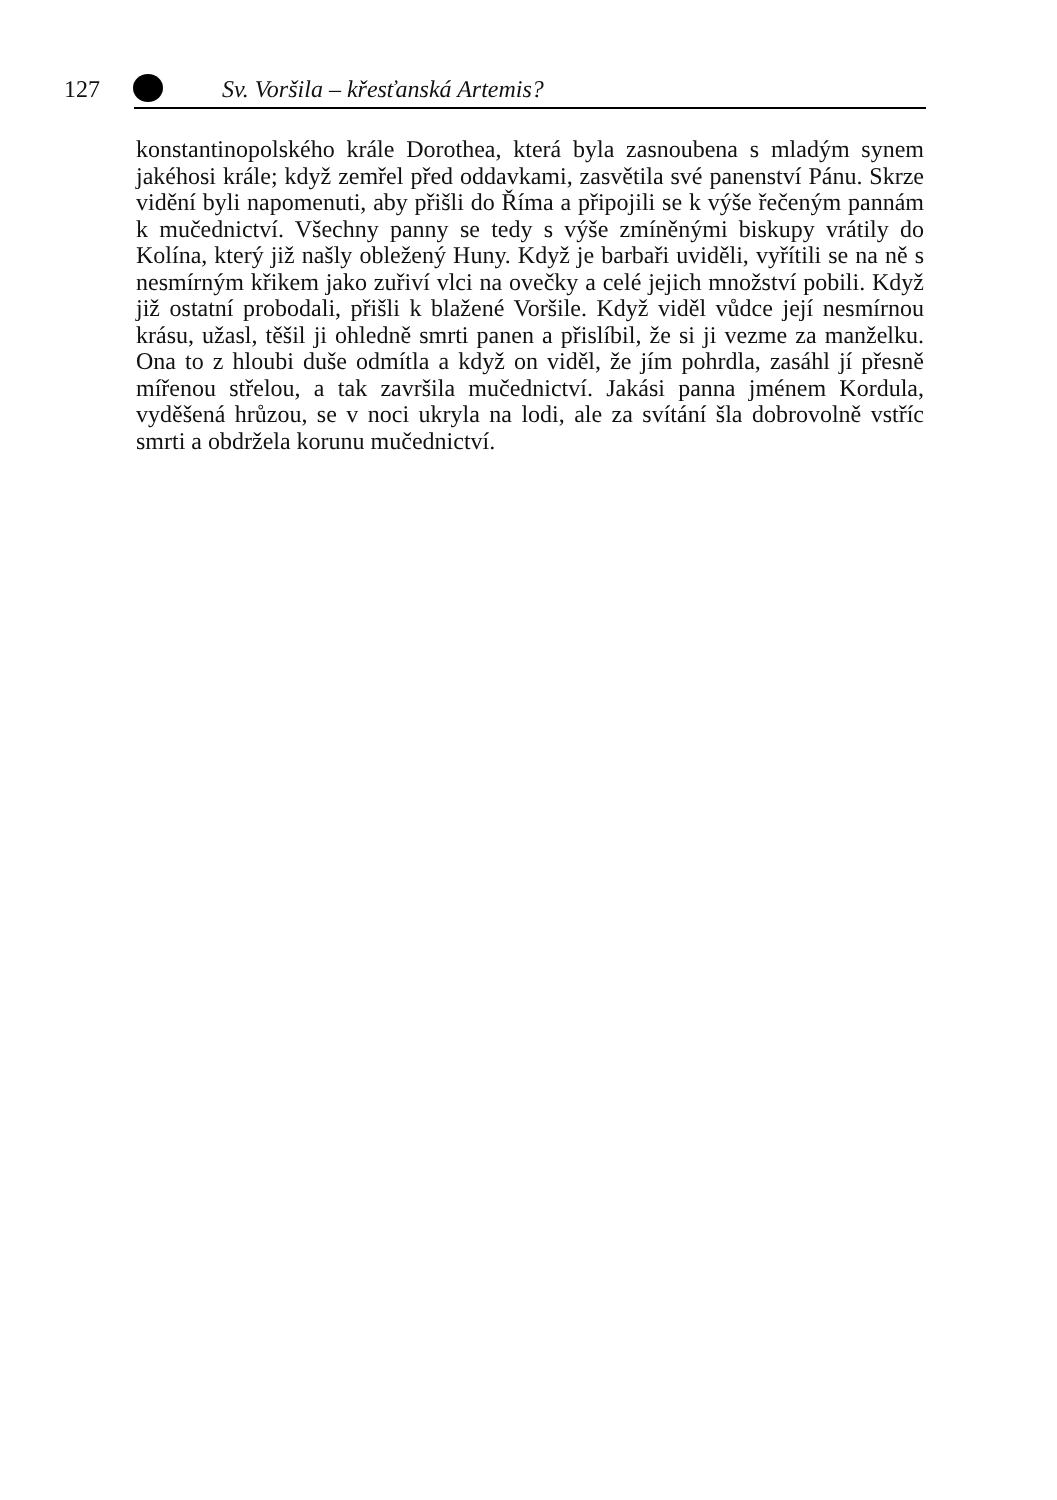127 Sv. Voršila – křesťanská Artemis?
konstantinopolského krále Dorothea, která byla zasnoubena s mladým synem jakéhosi krále; když zemřel před oddavkami, zasvětila své panenství Pánu. Skrze vidění byli napomenuti, aby přišli do Říma a připojili se k výše řečeným pannám k mučednictví. Všechny panny se tedy s výše zmíněnými biskupy vrátily do Kolína, který již našly obležený Huny. Když je barbaři uviděli, vyřítili se na ně s nesmírným křikem jako zuřiví vlci na ovečky a celé jejich množství pobili. Když již ostatní probodali, přišli k blažené Voršile. Když viděl vůdce její nesmírnou krásu, užasl, těšil ji ohledně smrti panen a přislíbil, že si ji vezme za manželku. Ona to z hloubi duše odmítla a když on viděl, že jím pohrdla, zasáhl jí přesně mířenou střelou, a tak završila mučednictví. Jakási panna jménem Kordula, vyděšená hrůzou, se v noci ukryla na lodi, ale za svítání šla dobrovolně vstříc smrti a obdržela korunu mučednictví.